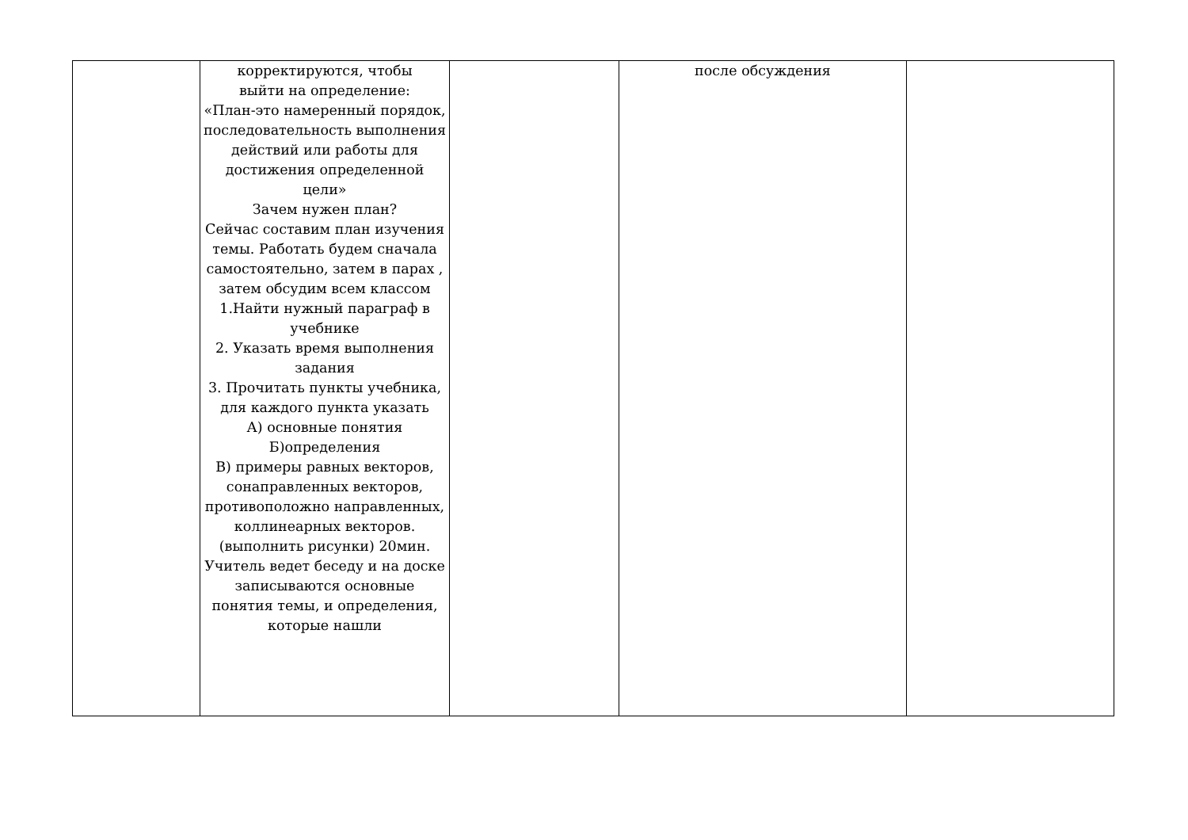| | корректируются, чтобы выйти на определение: «План-это намеренный порядок, последовательность выполнения действий или работы для достижения определенной цели» Зачем нужен план? Сейчас составим план изучения темы. Работать будем сначала самостоятельно, затем в парах , затем обсудим всем классом 1.Найти нужный параграф в учебнике 2. Указать время выполнения задания 3. Прочитать пункты учебника, для каждого пункта указать А) основные понятия Б)определения В) примеры равных векторов, сонаправленных векторов, противоположно направленных, коллинеарных векторов. (выполнить рисунки) 20мин. Учитель ведет беседу и на доске записываются основные понятия темы, и определения, которые нашли | | после обсуждения | |